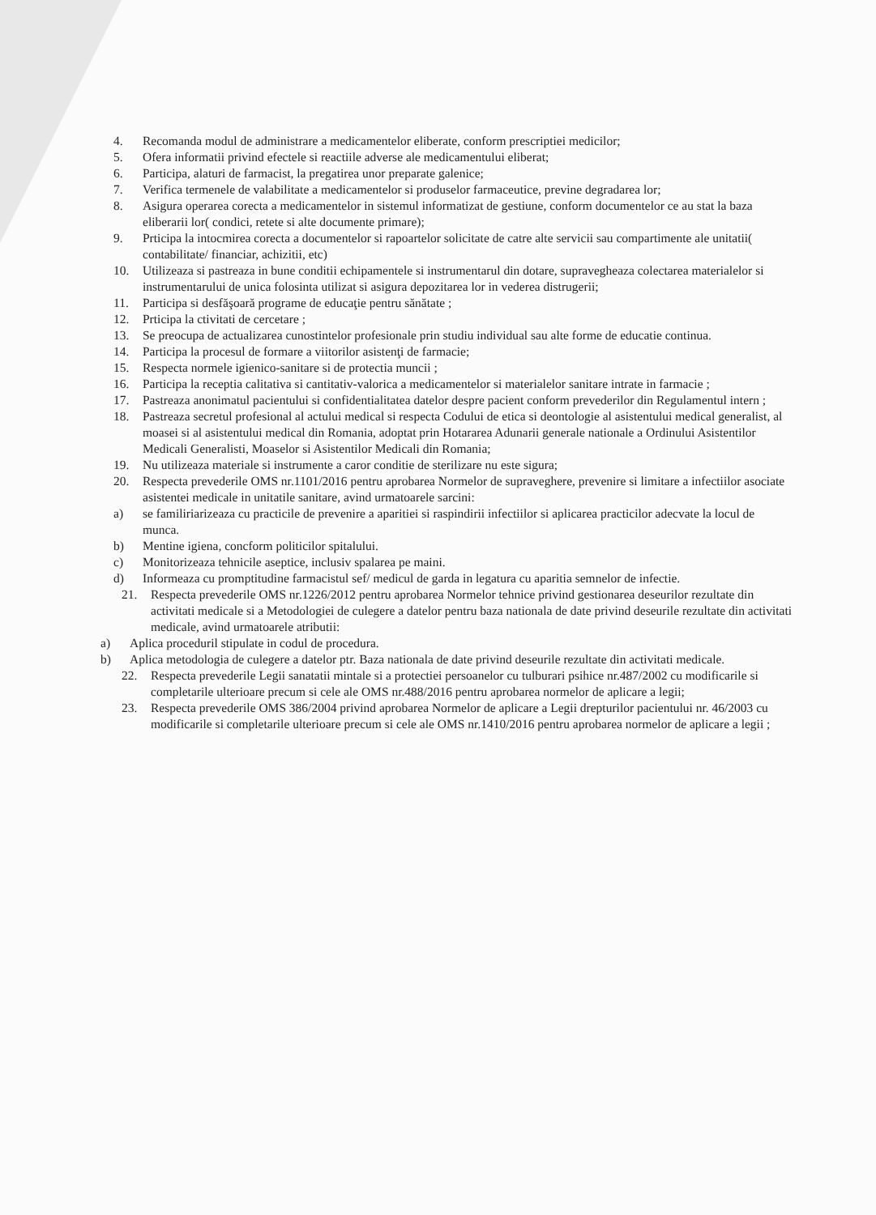4. Recomanda modul de administrare a medicamentelor eliberate, conform prescriptiei medicilor;
5. Ofera informatii privind efectele si reactiile adverse ale medicamentului eliberat;
6. Participa, alaturi de farmacist, la pregatirea unor preparate galenice;
7. Verifica termenele de valabilitate a medicamentelor si produselor farmaceutice, previne degradarea lor;
8. Asigura operarea corecta a medicamentelor in sistemul informatizat de gestiune, conform documentelor ce au stat la baza eliberarii lor( condici, retete si alte documente primare);
9. Prticipa la intocmirea corecta a documentelor si rapoartelor solicitate de catre alte servicii sau compartimente ale unitatii( contabilitate/ financiar, achizitii, etc)
10. Utilizeaza si pastreaza in bune conditii echipamentele si instrumentarul din dotare, supravegheaza colectarea materialelor si instrumentarului de unica folosinta utilizat si asigura depozitarea lor in vederea distrugerii;
11. Participa si desfăşoară programe de educaţie pentru sănătate ;
12. Prticipa la ctivitati de cercetare ;
13. Se preocupa de actualizarea cunostintelor profesionale prin studiu individual sau alte forme de educatie continua.
14. Participa la procesul de formare a viitorilor asistenţi de farmacie;
15. Respecta normele igienico-sanitare si de protectia muncii ;
16. Participa la receptia calitativa si cantitativ-valorica a medicamentelor si materialelor sanitare intrate in farmacie ;
17. Pastreaza anonimatul pacientului si confidentialitatea datelor despre pacient conform prevederilor din Regulamentul intern ;
18. Pastreaza secretul profesional al actului medical si respecta Codului de etica si deontologie al asistentului medical generalist, al moasei si al asistentului medical din Romania, adoptat prin Hotararea Adunarii generale nationale a Ordinului Asistentilor Medicali Generalisti, Moaselor si Asistentilor Medicali din Romania;
19. Nu utilizeaza materiale si instrumente a caror conditie de sterilizare nu este sigura;
20. Respecta prevederile OMS nr.1101/2016 pentru aprobarea Normelor de supraveghere, prevenire si limitare a infectiilor asociate asistentei medicale in unitatile sanitare, avind urmatoarele sarcini:
a) se familiriarizeaza cu practicile de prevenire a aparitiei si raspindirii infectiilor si aplicarea practicilor adecvate la locul de munca.
b) Mentine igiena, concform politicilor spitalului.
c) Monitorizeaza tehnicile aseptice, inclusiv spalarea pe maini.
d) Informeaza cu promptitudine farmacistul sef/ medicul de garda in legatura cu aparitia semnelor de infectie.
21. Respecta prevederile OMS nr.1226/2012 pentru aprobarea Normelor tehnice privind gestionarea deseurilor rezultate din activitati medicale si a Metodologiei de culegere a datelor pentru baza nationala de date privind deseurile rezultate din activitati medicale, avind urmatoarele atributii:
a) Aplica proceduril stipulate in codul de procedura.
b) Aplica metodologia de culegere a datelor ptr. Baza nationala de date privind deseurile rezultate din activitati medicale.
22. Respecta prevederile Legii sanatatii mintale si a protectiei persoanelor cu tulburari psihice nr.487/2002 cu modificarile si completarile ulterioare precum si cele ale OMS nr.488/2016 pentru aprobarea normelor de aplicare a legii;
23. Respecta prevederile OMS 386/2004 privind aprobarea Normelor de aplicare a Legii drepturilor pacientului nr. 46/2003 cu modificarile si completarile ulterioare precum si cele ale OMS nr.1410/2016 pentru aprobarea normelor de aplicare a legii ;